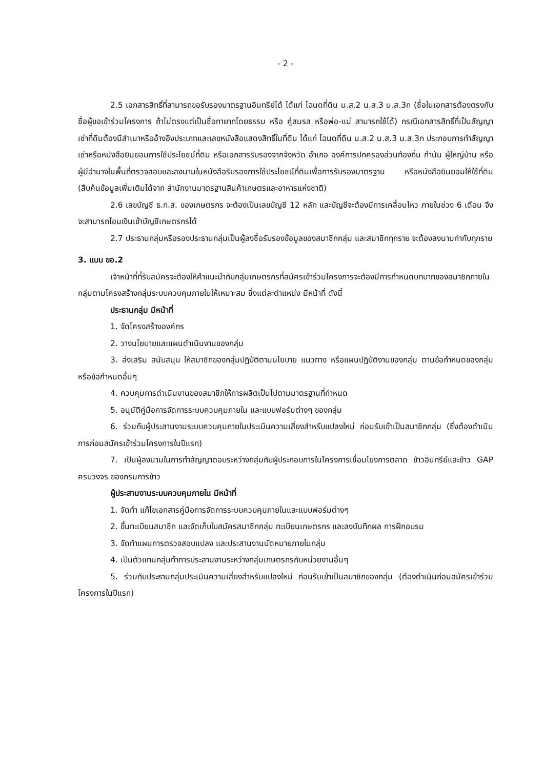- 2 -
2.5 เอกสารสิทธิ์ที่สามารถขอรับรองมาตรฐานอินทรีย์ได้ ได้แก่ โฉนดที่ดิน น.ส.2 น.ส.3 น.ส.3ก (ชื่อในเอกสารต้องตรงกับชื่อผู้ขอเข้าร่วมโครงการ ถ้าไม่ตรงแต่เป็นชื่อทายาทโดยธรรม หรือ คู่สมรส หรือพ่อ-แม่ สามารถใช้ได้) กรณีเอกสารสิทธิ์ที่เป็นสัญญาเช่าที่ดินต้องมีสำเนาหรืออ้างอิงประเภทและเลขหนังสือแสดงสิทธิ์ในที่ดิน ได้แก่ โฉนดที่ดิน น.ส.2 น.ส.3 น.ส.3ก ประกอบการทำสัญญาเช่าหรือหนังสือยินยอมการใช้ประโยชน์ที่ดิน หรือเอกสารรับรองจากจังหวัด อำเภอ องค์การปกครองส่วนท้องถิ่น กำนัน ผู้ใหญ่บ้าน หรือผู้มีอำนาจในพื้นที่ตรวจสอบและลงนามในหนังสือรับรองการใช้ประโยชน์ที่ดินเพื่อการรับรองมาตรฐาน หรือหนังสือยินยอมให้ใช้ที่ดิน (สืบค้นข้อมูลเพิ่มเติมได้จาก สำนักงานมาตรฐานสินค้าเกษตรและอาหารแห่งชาติ)
2.6 เลขบัญชี ธ.ก.ส. ของเกษตรกร จะต้องเป็นเลขบัญชี 12 หลัก และบัญชีจะต้องมีการเคลื่อนไหว ภายในช่วง 6 เดือน จึงจะสามารถโอนเงินเข้าบัญชีเกษตรกรได้
2.7 ประธานกลุ่มหรือรองประธานกลุ่มเป็นผู้ลงชื่อรับรองข้อมูลของสมาชิกกลุ่ม และสมาชิกทุกราย จะต้องลงนามกำกับทุกราย
3. แบบ ขอ.2
เจ้าหน้าที่ที่รับสมัครจะต้องให้คำแนะนำกับกลุ่มเกษตรกรที่สมัครเข้าร่วมโครงการจะต้องมีการกำหนดบทบาทของสมาชิกภายในกลุ่มตามโครงสร้างกลุ่มระบบควบคุมภายในให้เหมาะสม ซึ่งแต่ละตำแหน่ง มีหน้าที่ ดังนี้
ประธานกลุ่ม มีหน้าที่
1. จัดโครงสร้างองค์กร
2. วางนโยบายและแผนดำเนินงานของกลุ่ม
3. ส่งเสริม สนับสนุน ให้สมาชิกของกลุ่มปฏิบัติตามนโยบาย แนวทาง หรือแผนปฏิบัติงานของกลุ่ม ตามข้อกำหนดของกลุ่มหรือข้อกำหนดอื่นๆ
4. ควบคุมการดำเนินงานของสมาชิกให้การผลิตเป็นไปตามมาตรฐานที่กำหนด
5. อนุมัติคู่มือการจัดการระบบควบคุมภายใน และแบบฟอร์มต่างๆ ของกลุ่ม
6. ร่วมกับผู้ประสานงานระบบควบคุมภายในประเมินความเสี่ยงสำหรับแปลงใหม่ ก่อนรับเข้าเป็นสมาชิกกลุ่ม (ซึ่งต้องดำเนินการก่อนสมัครเข้าร่วมโครงการในปีแรก)
7. เป็นผู้ลงนามในการทำสัญญาตอบระหว่างกลุ่มกับผู้ประกอบการในโครงการเชื่อมโยงการตลาด ข้าวอินทรีย์และข้าว GAP ครบวงจร ของกรมการข้าว
ผู้ประสานงานระบบควบคุมภายใน มีหน้าที่
1. จัดทำ แก้ไขเอกสารคู่มือการจัดการระบบควบคุมภายในและแบบฟอร์มต่างๆ
2. ขึ้นทะเบียนสมาชิก และจัดเก็บใบสมัครสมาชิกกลุ่ม ทะเบียนเกษตรกร และลงบันทึกผล การฝึกอบรม
3. จัดทำแผนการตรวจสอบแปลง และประสานงานนัดหมายภายในกลุ่ม
4. เป็นตัวแทนกลุ่มทำการประสานงานระหว่างกลุ่มเกษตรกรกับหน่วยงานอื่นๆ
5. ร่วมกับประธานกลุ่มประเมินความเสี่ยงสำหรับแปลงใหม่ ก่อนรับเข้าเป็นสมาชิกของกลุ่ม (ต้องดำเนินก่อนสมัครเข้าร่วมโครงการในปีแรก)